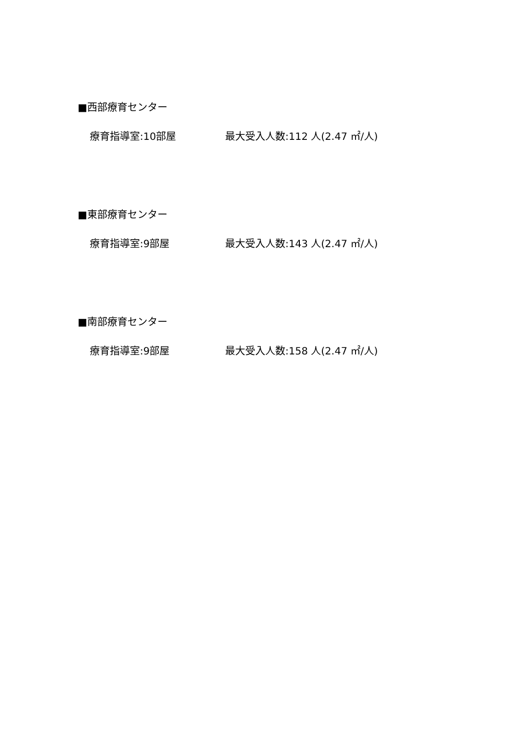■西部療育センター
療育指導室:10部屋 最大受入人数:112 人(2.47 ㎡/人)
■東部療育センター
療育指導室:9部屋 最大受入人数:143 人(2.47 ㎡/人)
■南部療育センター
療育指導室:9部屋 最大受入人数:158 人(2.47 ㎡/人)